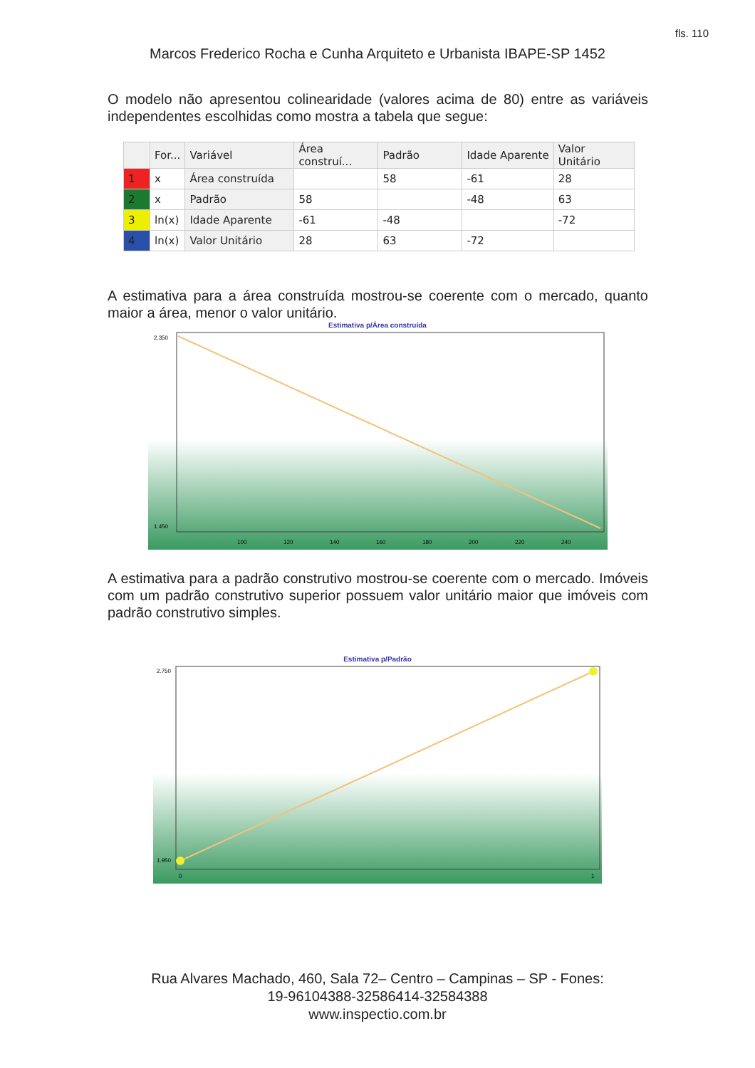fls. 110
Marcos Frederico Rocha e Cunha Arquiteto e Urbanista IBAPE-SP 1452
O modelo não apresentou colinearidade (valores acima de 80) entre as variáveis independentes escolhidas como mostra a tabela que segue:
| | For... | Variável | Área construí... | Padrão | Idade Aparente | Valor Unitário |
| --- | --- | --- | --- | --- | --- | --- |
| 1 | x | Área construída | | 58 | -61 | 28 |
| 2 | x | Padrão | 58 | | -48 | 63 |
| 3 | ln(x) | Idade Aparente | -61 | -48 | | -72 |
| 4 | ln(x) | Valor Unitário | 28 | 63 | -72 | |
A estimativa para a área construída mostrou-se coerente com o mercado, quanto maior a área, menor o valor unitário.
Estimativa p/Área construída
100
120
140
160
180
200
220
240
2.350
1.450
A estimativa para a padrão construtivo mostrou-se coerente com o mercado. Imóveis com um padrão construtivo superior possuem valor unitário maior que imóveis com padrão construtivo simples.
Estimativa p/Padrão
2.750
1.950
0
1
Rua Alvares Machado, 460, Sala 72– Centro – Campinas – SP - Fones:
19-96104388-32586414-32584388
www.inspectio.com.br